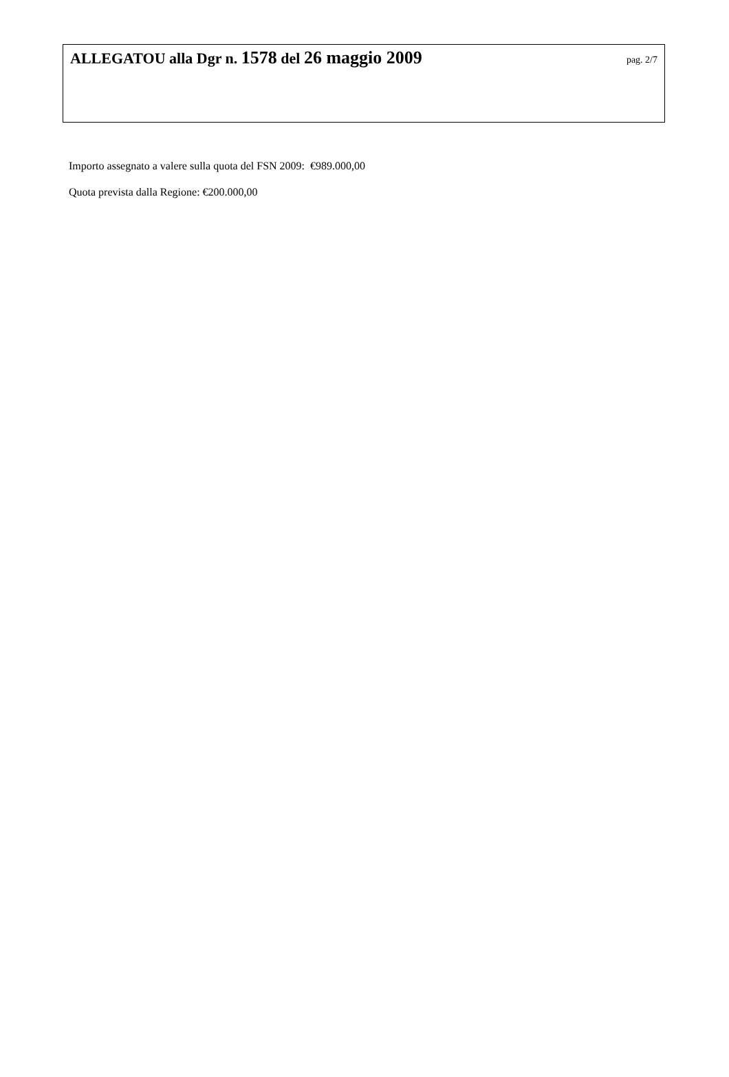ALLEGATOU alla Dgr n. 1578 del 26 maggio 2009
pag. 2/7
Importo assegnato a valere sulla quota del FSN 2009: €989.000,00
Quota prevista dalla Regione: €200.000,00